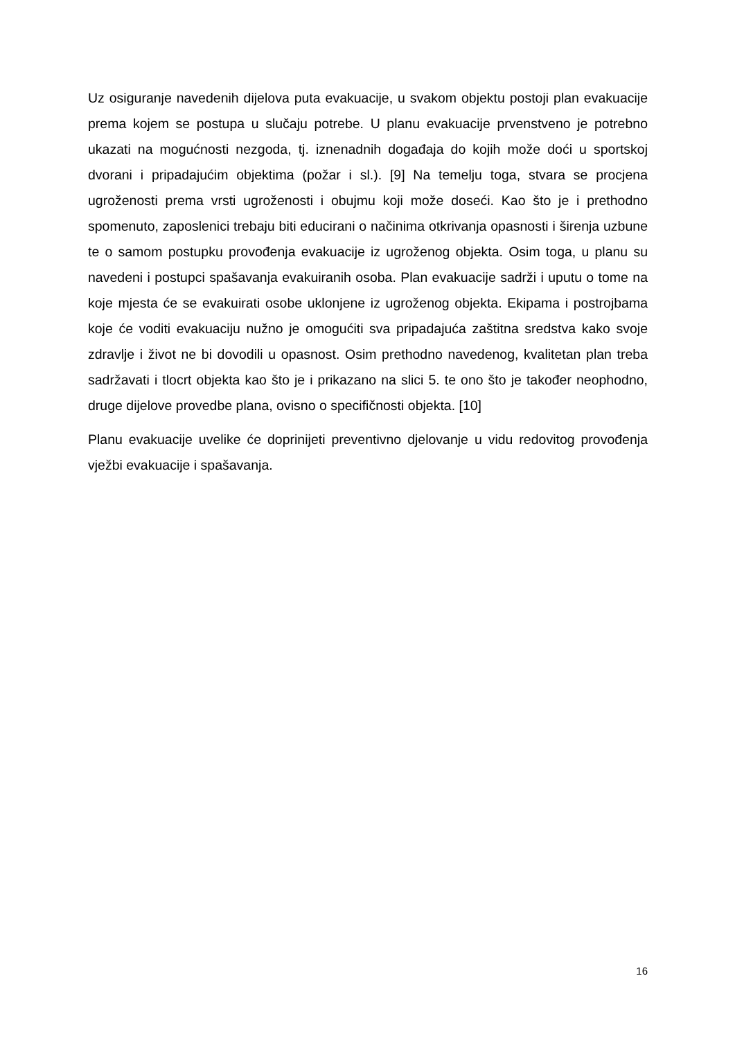Uz osiguranje navedenih dijelova puta evakuacije, u svakom objektu postoji plan evakuacije prema kojem se postupa u slučaju potrebe. U planu evakuacije prvenstveno je potrebno ukazati na mogućnosti nezgoda, tj. iznenadnih događaja do kojih može doći u sportskoj dvorani i pripadajućim objektima (požar i sl.). [9] Na temelju toga, stvara se procjena ugroženosti prema vrsti ugroženosti i obujmu koji može doseći. Kao što je i prethodno spomenuto, zaposlenici trebaju biti educirani o načinima otkrivanja opasnosti i širenja uzbune te o samom postupku provođenja evakuacije iz ugroženog objekta. Osim toga, u planu su navedeni i postupci spašavanja evakuiranih osoba. Plan evakuacije sadrži i uputu o tome na koje mjesta će se evakuirati osobe uklonjene iz ugroženog objekta. Ekipama i postrojbama koje će voditi evakuaciju nužno je omogućiti sva pripadajuća zaštitna sredstva kako svoje zdravlje i život ne bi dovodili u opasnost. Osim prethodno navedenog, kvalitetan plan treba sadržavati i tlocrt objekta kao što je i prikazano na slici 5. te ono što je također neophodno, druge dijelove provedbe plana, ovisno o specifičnosti objekta. [10]
Planu evakuacije uvelike će doprinijeti preventivno djelovanje u vidu redovitog provođenja vježbi evakuacije i spašavanja.
16